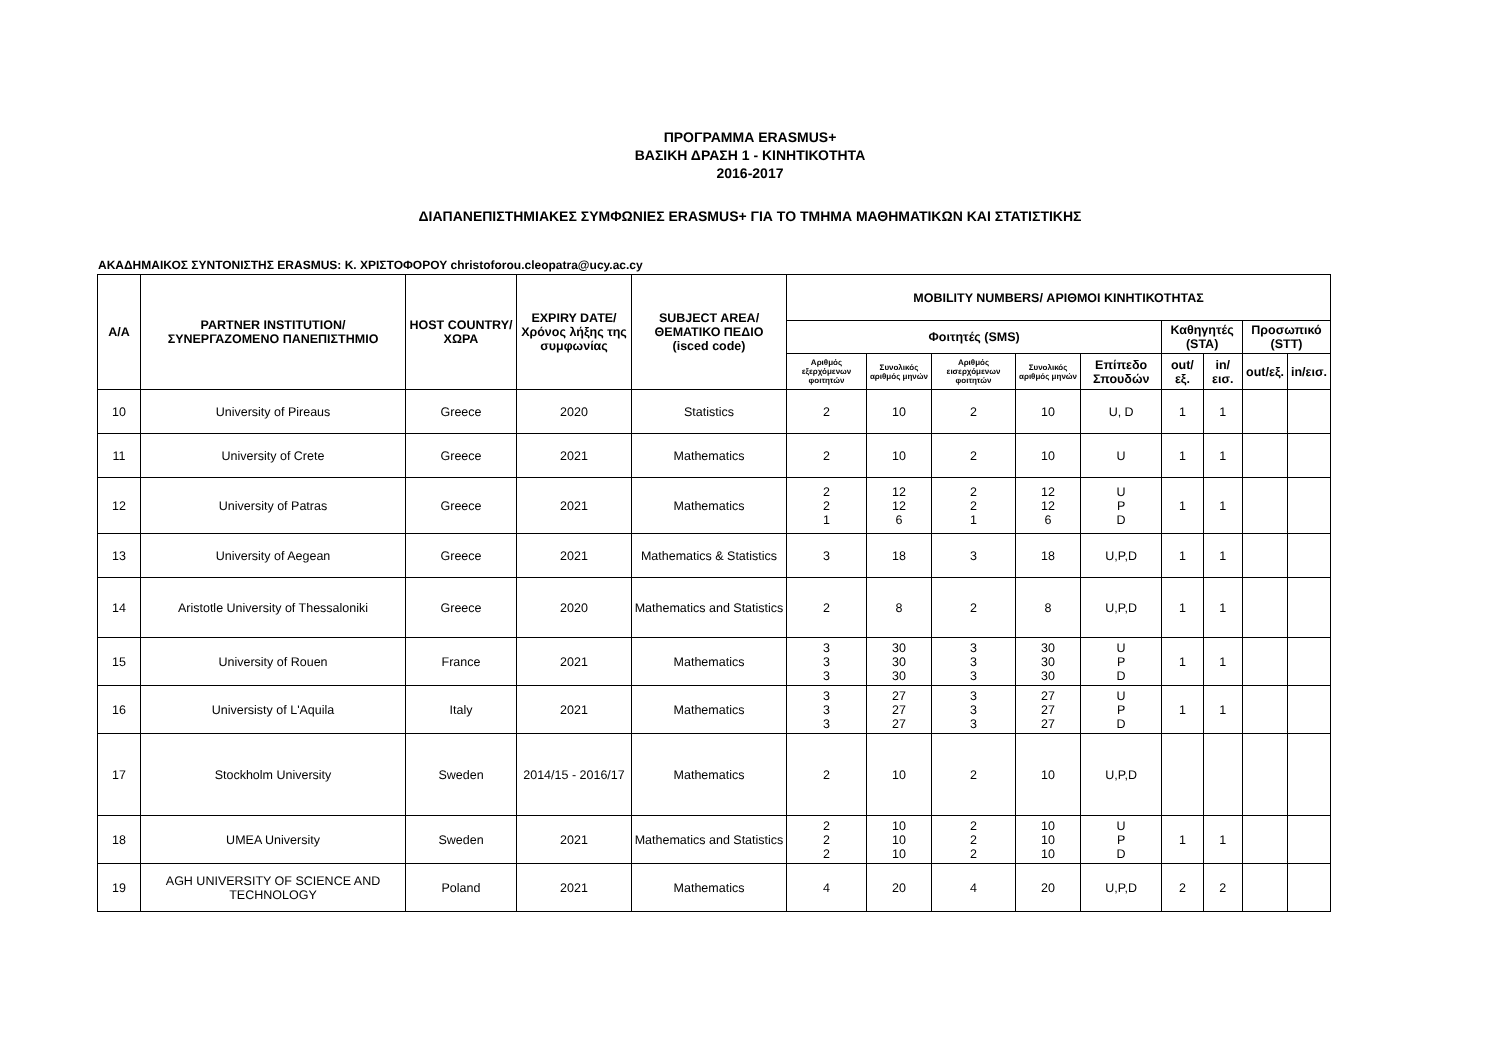ΠΡΟΓΡΑΜΜΑ ERASMUS+
ΒΑΣΙΚΗ ΔΡΑΣΗ 1 - ΚΙΝΗΤΙΚΟΤΗΤΑ
2016-2017
ΔΙΑΠΑΝΕΠΙΣΤΗΜΙΑΚΕΣ ΣΥΜΦΩΝΙΕΣ ERASMUS+ ΓΙΑ ΤΟ ΤΜΗΜΑ ΜΑΘΗΜΑΤΙΚΩΝ ΚΑΙ ΣΤΑΤΙΣΤΙΚΗΣ
ΑΚΑΔΗΜΑΙΚΟΣ ΣΥΝΤΟΝΙΣΤΗΣ ERASMUS: Κ. ΧΡΙΣΤΟΦΟΡΟΥ christoforou.cleopatra@ucy.ac.cy
| A/A | PARTNER INSTITUTION/ ΣΥΝΕΡΓΑΖΟΜΕΝΟ ΠΑΝΕΠΙΣΤΗΜΙΟ | HOST COUNTRY/ ΧΩΡΑ | EXPIRY DATE/ Χρόνος λήξης της συμφωνίας | SUBJECT AREA/ ΘΕΜΑΤΙΚΟ ΠΕΔΙΟ (isced code) | MOBILITY NUMBERS/ ΑΡΙΘΜΟΙ ΚΙΝΗΤΙΚΟΤΗΤΑΣ | | | | | | | | |
| --- | --- | --- | --- | --- | --- | --- | --- | --- | --- | --- | --- | --- | --- |
| | | | | | Φοιτητές (SMS) | | | | | Καθηγητές (STA) | | Προσωπικό (STT) | |
| | | | | | Αριθμός εξερχόμενων φοιτητών | Συνολικός αριθμός μηνών | Αριθμός εισερχόμενων φοιτητών | Συνολικός αριθμός μηνών | Επίπεδο Σπουδών | out/εξ. | in/εισ. | out/εξ. | in/εισ. |
| 10 | University of Pireaus | Greece | 2020 | Statistics | 2 | 10 | 2 | 10 | U, D | 1 | 1 | | |
| 11 | University of Crete | Greece | 2021 | Mathematics | 2 | 10 | 2 | 10 | U | 1 | 1 | | |
| 12 | University of Patras | Greece | 2021 | Mathematics | 2 2 1 | 12 12 6 | 2 2 1 | 12 12 6 | U P D | 1 | 1 | | |
| 13 | University of Aegean | Greece | 2021 | Mathematics & Statistics | 3 | 18 | 3 | 18 | U,P,D | 1 | 1 | | |
| 14 | Aristotle University of Thessaloniki | Greece | 2020 | Mathematics and Statistics | 2 | 8 | 2 | 8 | U,P,D | 1 | 1 | | |
| 15 | University of Rouen | France | 2021 | Mathematics | 3 3 3 | 30 30 30 | 3 3 3 | 30 30 30 | U P D | 1 | 1 | | |
| 16 | Universisty of L'Aquila | Italy | 2021 | Mathematics | 3 3 3 | 27 27 27 | 3 3 3 | 27 27 27 | U P D | 1 | 1 | | |
| 17 | Stockholm University | Sweden | 2014/15 - 2016/17 | Mathematics | 2 | 10 | 2 | 10 | U,P,D | | | | |
| 18 | UMEA University | Sweden | 2021 | Mathematics and Statistics | 2 2 2 | 10 10 10 | 2 2 2 | 10 10 10 | U P D | 1 | 1 | | |
| 19 | AGH UNIVERSITY OF SCIENCE AND TECHNOLOGY | Poland | 2021 | Mathematics | 4 | 20 | 4 | 20 | U,P,D | 2 | 2 | | |